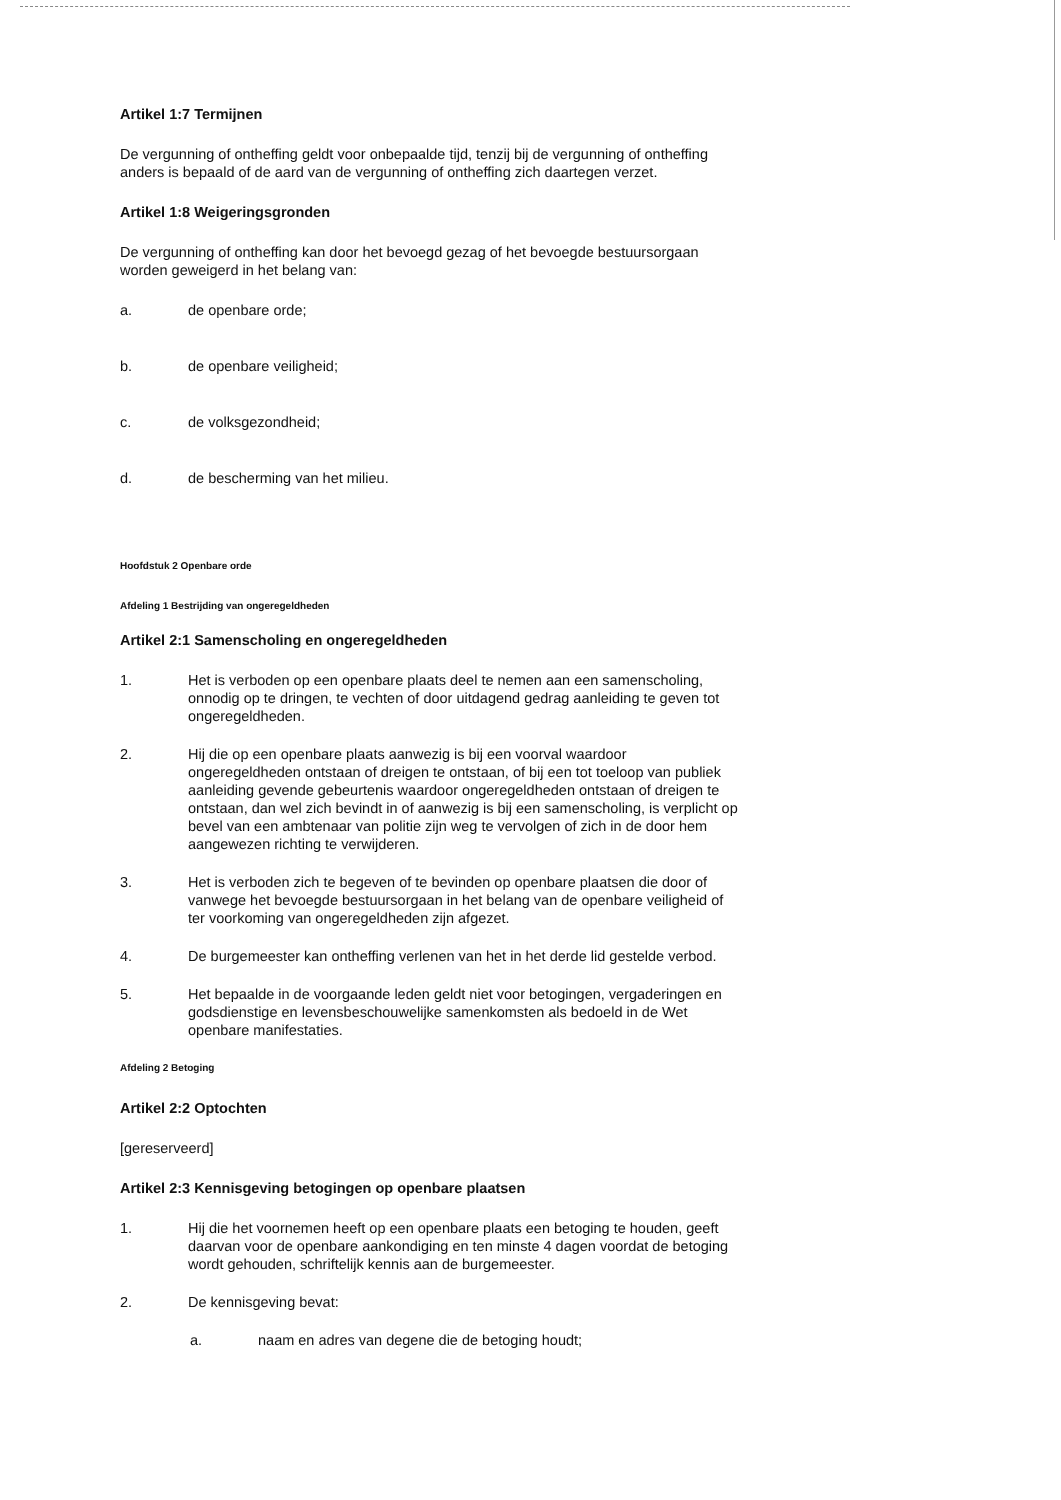Artikel 1:7 Termijnen
De vergunning of ontheffing geldt voor onbepaalde tijd, tenzij bij de vergunning of ontheffing anders is bepaald of de aard van de vergunning of ontheffing zich daartegen verzet.
Artikel 1:8 Weigeringsgronden
De vergunning of ontheffing kan door het bevoegd gezag of het bevoegde bestuursorgaan worden geweigerd in het belang van:
a. de openbare orde;
b. de openbare veiligheid;
c. de volksgezondheid;
d. de bescherming van het milieu.
Hoofdstuk 2 Openbare orde
Afdeling 1 Bestrijding van ongeregeldheden
Artikel 2:1 Samenscholing en ongeregeldheden
1. Het is verboden op een openbare plaats deel te nemen aan een samenscholing, onnodig op te dringen, te vechten of door uitdagend gedrag aanleiding te geven tot ongeregeldheden.
2. Hij die op een openbare plaats aanwezig is bij een voorval waardoor ongeregeldheden ontstaan of dreigen te ontstaan, of bij een tot toeloop van publiek aanleiding gevende gebeurtenis waardoor ongeregeldheden ontstaan of dreigen te ontstaan, dan wel zich bevindt in of aanwezig is bij een samenscholing, is verplicht op bevel van een ambtenaar van politie zijn weg te vervolgen of zich in de door hem aangewezen richting te verwijderen.
3. Het is verboden zich te begeven of te bevinden op openbare plaatsen die door of vanwege het bevoegde bestuursorgaan in het belang van de openbare veiligheid of ter voorkoming van ongeregeldheden zijn afgezet.
4. De burgemeester kan ontheffing verlenen van het in het derde lid gestelde verbod.
5. Het bepaalde in de voorgaande leden geldt niet voor betogingen, vergaderingen en godsdienstige en levensbeschouwelijke samenkomsten als bedoeld in de Wet openbare manifestaties.
Afdeling 2 Betoging
Artikel 2:2 Optochten
[gereserveerd]
Artikel 2:3 Kennisgeving betogingen op openbare plaatsen
1. Hij die het voornemen heeft op een openbare plaats een betoging te houden, geeft daarvan voor de openbare aankondiging en ten minste 4 dagen voordat de betoging wordt gehouden, schriftelijk kennis aan de burgemeester.
2. De kennisgeving bevat:
a. naam en adres van degene die de betoging houdt;